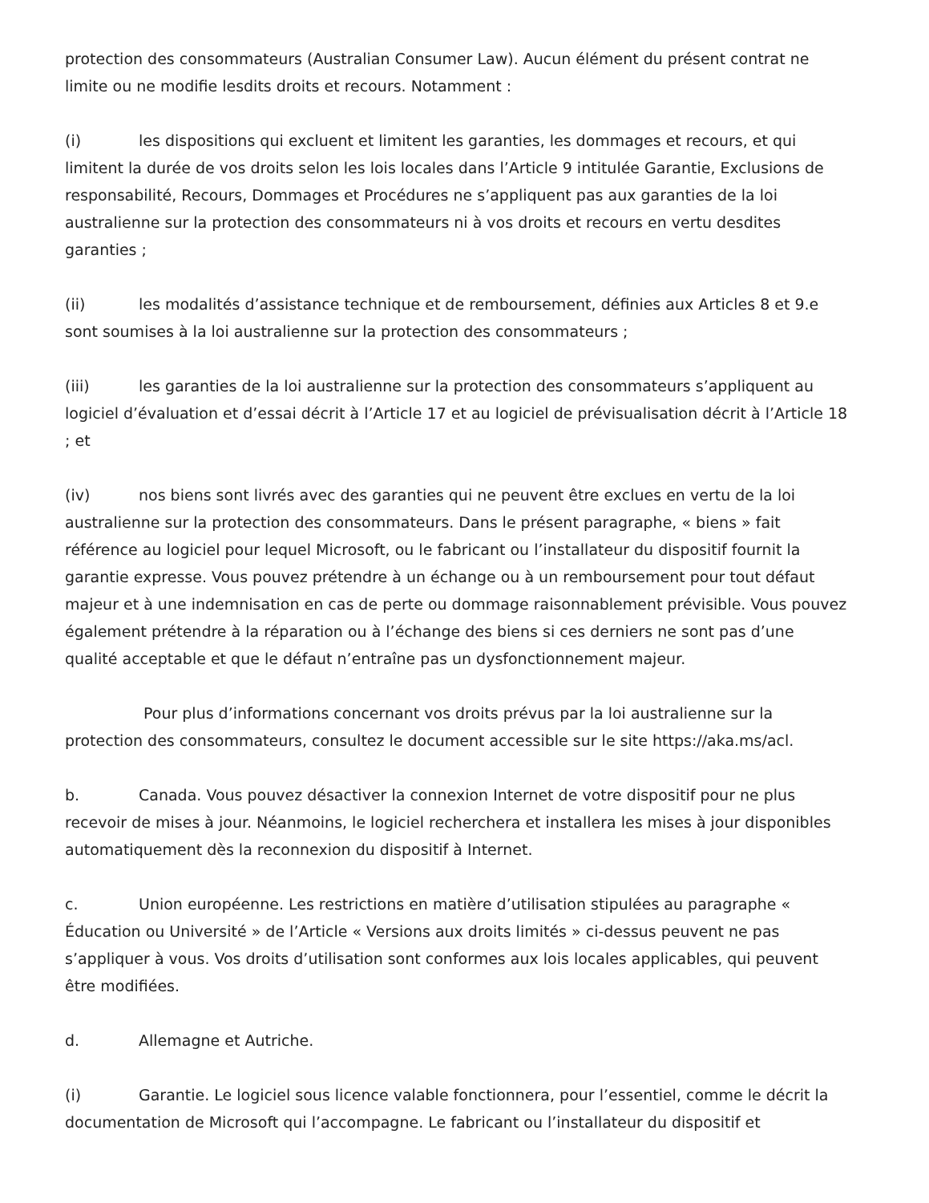protection des consommateurs (Australian Consumer Law). Aucun élément du présent contrat ne limite ou ne modifie lesdits droits et recours. Notamment :
(i) les dispositions qui excluent et limitent les garanties, les dommages et recours, et qui limitent la durée de vos droits selon les lois locales dans l’Article 9 intitulée Garantie, Exclusions de responsabilité, Recours, Dommages et Procédures ne s’appliquent pas aux garanties de la loi australienne sur la protection des consommateurs ni à vos droits et recours en vertu desdites garanties ;
(ii) les modalités d’assistance technique et de remboursement, définies aux Articles 8 et 9.e sont soumises à la loi australienne sur la protection des consommateurs ;
(iii) les garanties de la loi australienne sur la protection des consommateurs s’appliquent au logiciel d’évaluation et d’essai décrit à l’Article 17 et au logiciel de prévisualisation décrit à l’Article 18 ; et
(iv) nos biens sont livrés avec des garanties qui ne peuvent être exclues en vertu de la loi australienne sur la protection des consommateurs. Dans le présent paragraphe, « biens » fait référence au logiciel pour lequel Microsoft, ou le fabricant ou l’installateur du dispositif fournit la garantie expresse. Vous pouvez prétendre à un échange ou à un remboursement pour tout défaut majeur et à une indemnisation en cas de perte ou dommage raisonnablement prévisible. Vous pouvez également prétendre à la réparation ou à l’échange des biens si ces derniers ne sont pas d’une qualité acceptable et que le défaut n’entraîne pas un dysfonctionnement majeur.
Pour plus d’informations concernant vos droits prévus par la loi australienne sur la protection des consommateurs, consultez le document accessible sur le site https://aka.ms/acl.
b. Canada. Vous pouvez désactiver la connexion Internet de votre dispositif pour ne plus recevoir de mises à jour. Néanmoins, le logiciel recherchera et installera les mises à jour disponibles automatiquement dès la reconnexion du dispositif à Internet.
c. Union européenne. Les restrictions en matière d’utilisation stipulées au paragraphe « Éducation ou Université » de l’Article « Versions aux droits limités » ci-dessus peuvent ne pas s’appliquer à vous. Vos droits d’utilisation sont conformes aux lois locales applicables, qui peuvent être modifiées.
d. Allemagne et Autriche.
(i) Garantie. Le logiciel sous licence valable fonctionnera, pour l’essentiel, comme le décrit la documentation de Microsoft qui l’accompagne. Le fabricant ou l’installateur du dispositif et